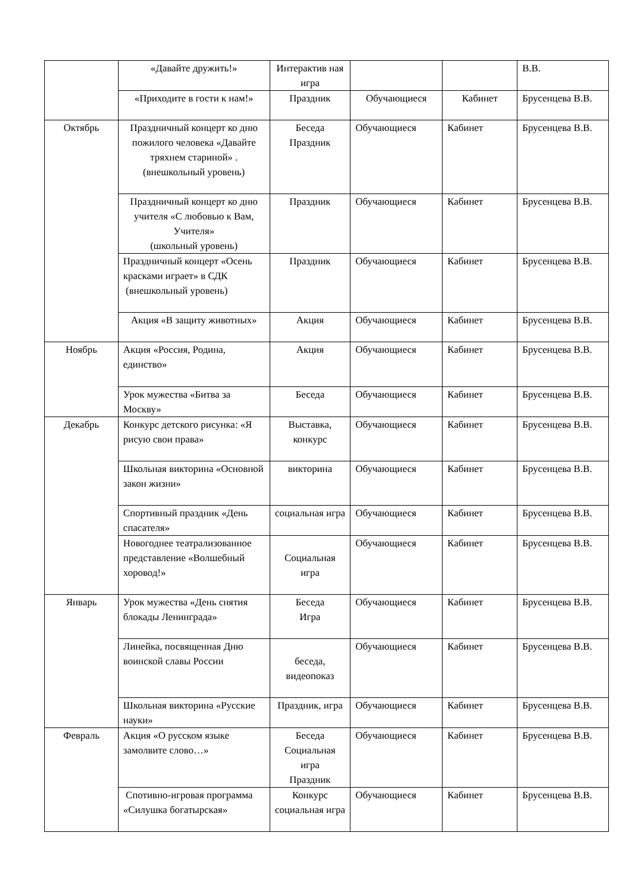| | «Давайте дружить!» | Интерактив ная игра | | | В.В. |
| | «Приходите в гости к нам!» | Праздник | Обучающиеся | Кабинет | Брусенцева В.В. |
| Октябрь | Праздничный концерт ко дню пожилого человека «Давайте тряхнем стариной» . (внешкольный уровень) | Беседа Праздник | Обучающиеся | Кабинет | Брусенцева В.В. |
| | Праздничный концерт ко дню учителя «С любовью к Вам, Учителя» (школьный уровень) | Праздник | Обучающиеся | Кабинет | Брусенцева В.В. |
| | Праздничный концерт «Осень красками играет» в СДК (внешкольный уровень) | Праздник | Обучающиеся | Кабинет | Брусенцева В.В. |
| | Акция «В защиту животных» | Акция | Обучающиеся | Кабинет | Брусенцева В.В. |
| Ноябрь | Акция «Россия, Родина, единство» | Акция | Обучающиеся | Кабинет | Брусенцева В.В. |
| | Урок мужества «Битва за Москву» | Беседа | Обучающиеся | Кабинет | Брусенцева В.В. |
| Декабрь | Конкурс детского рисунка: «Я рисую свои права» | Выставка, конкурс | Обучающиеся | Кабинет | Брусенцева В.В. |
| | Школьная викторина «Основной закон жизни» | викторина | Обучающиеся | Кабинет | Брусенцева В.В. |
| | Спортивный праздник «День спасателя» | социальная игра | Обучающиеся | Кабинет | Брусенцева В.В. |
| | Новогоднее театрализованное представление «Волшебный хоровод!» | Социальная игра | Обучающиеся | Кабинет | Брусенцева В.В. |
| Январь | Урок мужества «День снятия блокады Ленинграда» | Беседа Игра | Обучающиеся | Кабинет | Брусенцева В.В. |
| | Линейка, посвященная Дню воинской славы России | беседа, видеопоказ | Обучающиеся | Кабинет | Брусенцева В.В. |
| | Школьная викторина «Русские науки» | Праздник, игра | Обучающиеся | Кабинет | Брусенцева В.В. |
| Февраль | Акция «О русском языке замолвите слово…» | Беседа Социальная игра Праздник | Обучающиеся | Кабинет | Брусенцева В.В. |
| | Спотивно-игровая программа «Силушка богатырская» | Конкурс социальная игра | Обучающиеся | Кабинет | Брусенцева В.В. |